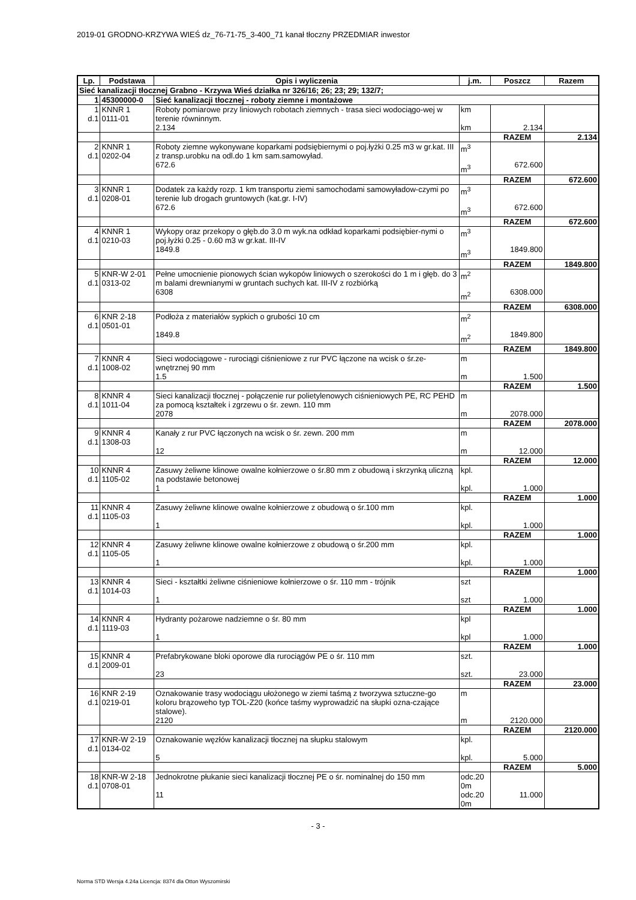2019-01 GRODNO-KRZYWA WIEŚ dz_76-71-75_3-400_71 kanał tłoczny PRZEDMIAR inwestor
| Lp. | Podstawa | Opis i wyliczenia | j.m. | Poszcz | Razem |
| --- | --- | --- | --- | --- | --- |
| Sieć kanalizacji tłocznej Grabno - Krzywa Wieś działka nr 326/16; 26; 23; 29; 132/7; | | | | | |
| 1 | 45300000-0 | Sieć kanalizacji tłocznej - roboty ziemne i montażowe | | | |
| 1 d.1 | KNNR 1 0111-01 | Roboty pomiarowe przy liniowych robotach ziemnych - trasa sieci wodociągo-wej w terenie równinnym. 2.134 | km km | 2.134 | |
| | | | | RAZEM | 2.134 |
| 2 d.1 | KNNR 1 0202-04 | Roboty ziemne wykonywane koparkami podsiębiernymi o poj.łyżki 0.25 m3 w gr.kat. III z transp.urobku na odl.do 1 km sam.samowyład. 672.6 | m<sup>3</sup> m<sup>3</sup> | 672.600 | |
| | | | | RAZEM | 672.600 |
| 3 d.1 | KNNR 1 0208-01 | Dodatek za każdy rozp. 1 km transportu ziemi samochodami samowyładow-czymi po terenie lub drogach gruntowych (kat.gr. I-IV) 672.6 | m<sup>3</sup> m<sup>3</sup> | 672.600 | |
| | | | | RAZEM | 672.600 |
| 4 d.1 | KNNR 1 0210-03 | Wykopy oraz przekopy o głęb.do 3.0 m wyk.na odkład koparkami podsiębier-nymi o poj.łyżki 0.25 - 0.60 m3 w gr.kat. III-IV 1849.8 | m<sup>3</sup> m<sup>3</sup> | 1849.800 | |
| | | | | RAZEM | 1849.800 |
| 5 d.1 | KNR-W 2-01 0313-02 | Pełne umocnienie pionowych ścian wykopów liniowych o szerokości do 1 m i głęb. do 3 m balami drewnianymi w gruntach suchych kat. III-IV z rozbiórką 6308 | m<sup>2</sup> m<sup>2</sup> | 6308.000 | |
| | | | | RAZEM | 6308.000 |
| 6 d.1 | KNR 2-18 0501-01 | Podłoża z materiałów sypkich o grubości 10 cm 1849.8 | m<sup>2</sup> m<sup>2</sup> | 1849.800 | |
| | | | | RAZEM | 1849.800 |
| 7 d.1 | KNNR 4 1008-02 | Sieci wodociągowe - rurociągi ciśnieniowe z rur PVC łączone na wcisk o śr.ze-wnętrznej 90 mm 1.5 | m m | 1.500 | |
| | | | | RAZEM | 1.500 |
| 8 d.1 | KNNR 4 1011-04 | Sieci kanalizacji tłocznej - połączenie rur polietylenowych ciśnieniowych PE, RC PEHD za pomocą kształtek i zgrzewu o śr. zewn. 110 mm 2078 | m m | 2078.000 | |
| | | | | RAZEM | 2078.000 |
| 9 d.1 | KNNR 4 1308-03 | Kanały z rur PVC łączonych na wcisk o śr. zewn. 200 mm 12 | m m | 12.000 | |
| | | | | RAZEM | 12.000 |
| 10 d.1 | KNNR 4 1105-02 | Zasuwy żeliwne klinowe owalne kołnierzowe o śr.80 mm z obudową i skrzynką uliczną na podstawie betonowej 1 | kpl. kpl. | 1.000 | |
| | | | | RAZEM | 1.000 |
| 11 d.1 | KNNR 4 1105-03 | Zasuwy żeliwne klinowe owalne kołnierzowe z obudową o śr.100 mm 1 | kpl. kpl. | 1.000 | |
| | | | | RAZEM | 1.000 |
| 12 d.1 | KNNR 4 1105-05 | Zasuwy żeliwne klinowe owalne kołnierzowe z obudową o śr.200 mm 1 | kpl. kpl. | 1.000 | |
| | | | | RAZEM | 1.000 |
| 13 d.1 | KNNR 4 1014-03 | Sieci - kształtki żeliwne ciśnieniowe kołnierzowe o śr. 110 mm - trójnik 1 | szt szt | 1.000 | |
| | | | | RAZEM | 1.000 |
| 14 d.1 | KNNR 4 1119-03 | Hydranty pożarowe nadziemne o śr. 80 mm 1 | kpl kpl | 1.000 | |
| | | | | RAZEM | 1.000 |
| 15 d.1 | KNNR 4 2009-01 | Prefabrykowane bloki oporowe dla rurociągów PE o śr. 110 mm 23 | szt. szt. | 23.000 | |
| | | | | RAZEM | 23.000 |
| 16 d.1 | KNR 2-19 0219-01 | Oznakowanie trasy wodociągu ułożonego w ziemi taśmą z tworzywa sztuczne-go koloru brązoweho typ TOL-Z20 (końce taśmy wyprowadzić na słupki ozna-czające stalowe). 2120 | m m | 2120.000 | |
| | | | | RAZEM | 2120.000 |
| 17 d.1 | KNR-W 2-19 0134-02 | Oznakowanie węzłów kanalizacji tłocznej na słupku stalowym 5 | kpl. kpl. | 5.000 | |
| | | | | RAZEM | 5.000 |
| 18 d.1 | KNR-W 2-18 0708-01 | Jednokrotne płukanie sieci kanalizacji tłocznej PE o śr. nominalnej do 150 mm 11 | odc.20 0m odc.20 0m | 11.000 | |
- 3 -
Norma STD Wersja 4.24a Licencja: 8374 dla Otton Wyszomirski